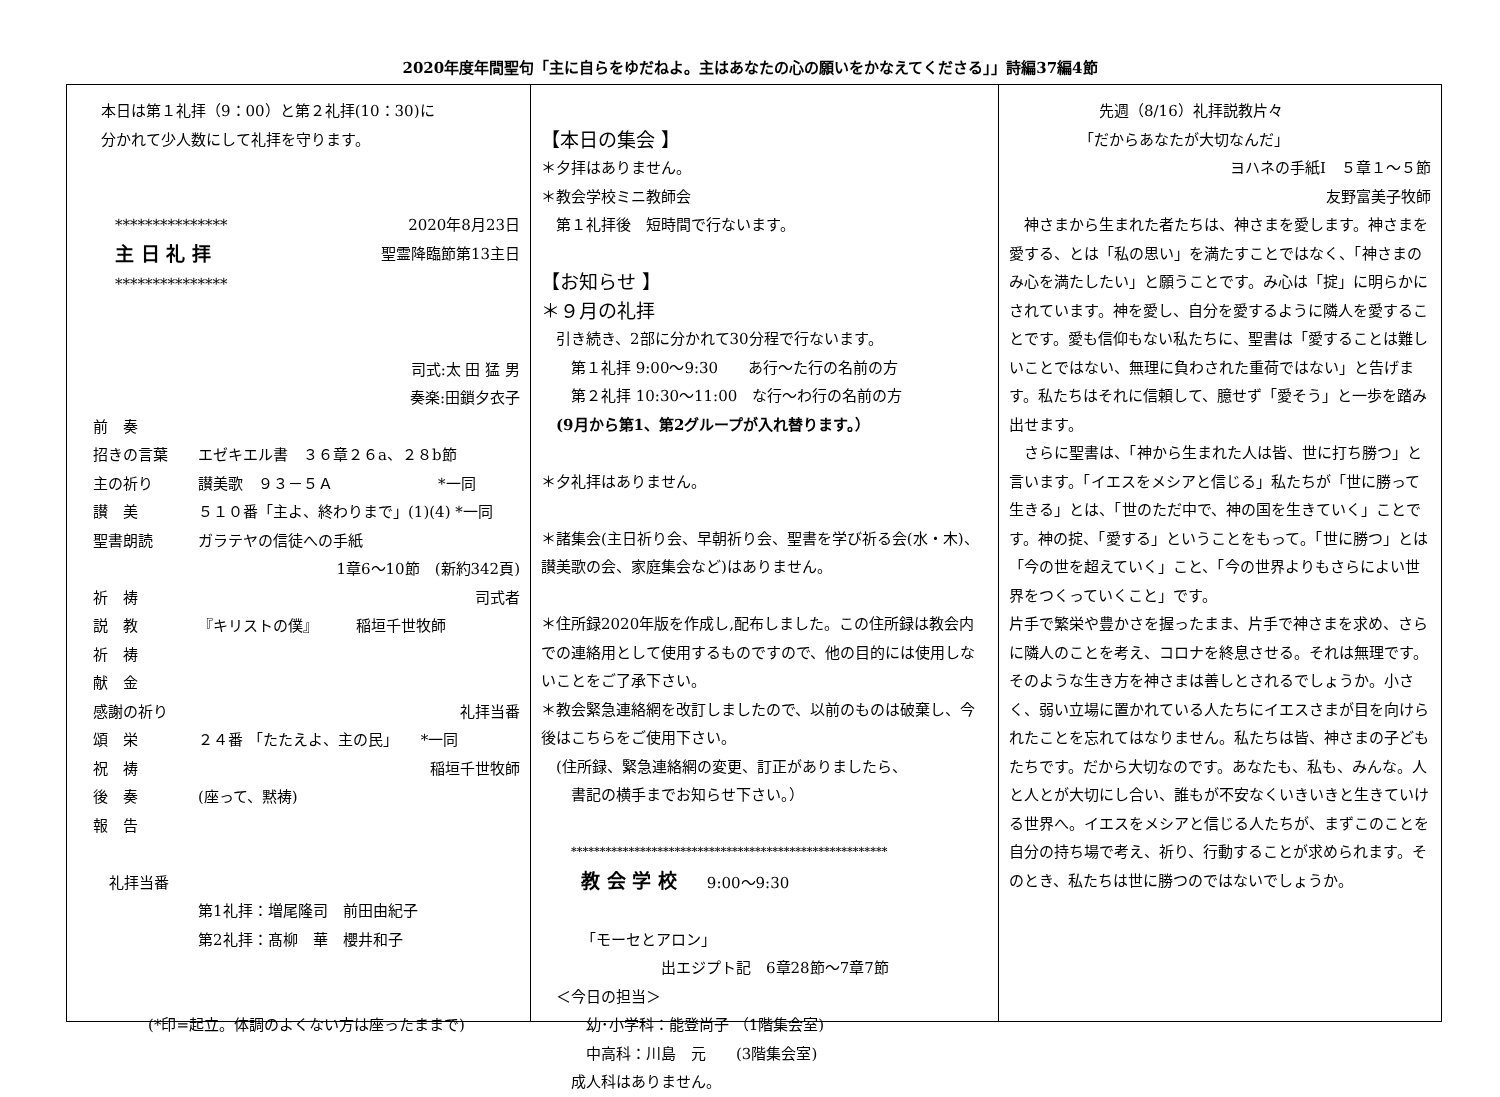2020年度年間聖句「主に自らをゆだねよ。主はあなたの心の願いをかなえてくださる」」詩編37編4節
本日は第１礼拝（9：00）と第２礼拝(10：30)に
分かれて少人数にして礼拝を守ります。
***************
主 日 礼 拝
***************
2020年8月23日
聖霊降臨節第13主日
司式:太 田 猛 男
奏楽:田鎖夕衣子
前　奏
招きの言葉 エゼキエル書　３６章２６a、２８b節
主の祈り 讃美歌　９３－５Ａ　　　　　　　*一同
讃　美 ５１０番「主よ、終わりまで」(1)(4) *一同
聖書朗読 ガラテヤの信徒への手紙
1章6～10節　(新約342頁)
祈　祷 司式者
説　教 『キリストの僕』　　　稲垣千世牧師
祈　祷
献　金
感謝の祈り 礼拝当番
頌　栄 ２４番 「たたえよ、主の民」　　*一同
祝　祷 稲垣千世牧師
後　奏 (座って、黙祷)
報　告
礼拝当番
第1礼拝：増尾隆司　前田由紀子
第2礼拝：髙柳　華　櫻井和子
(*印=起立。体調のよくない方は座ったままで)
【本日の集会 】
＊夕拝はありません。
＊教会学校ミニ教師会
　第１礼拝後　短時間で行ないます。
【お知らせ 】
＊９月の礼拝
　引き続き、2部に分かれて30分程で行ないます。
　　第１礼拝 9:00～9:30　　あ行～た行の名前の方
　　第２礼拝 10:30～11:00　な行～わ行の名前の方
　(9月から第1、第2グループが入れ替ります。）
＊夕礼拝はありません。
＊諸集会(主日祈り会、早朝祈り会、聖書を学び祈る会(水・木)、讃美歌の会、家庭集会など)はありません。
＊住所録2020年版を作成し,配布しました。この住所録は教会内での連絡用として使用するものですので、他の目的には使用しないことをご了承下さい。
＊教会緊急連絡網を改訂しましたので、以前のものは破棄し、今後はこちらをご使用下さい。
　(住所録、緊急連絡網の変更、訂正がありましたら、
　　書記の横手までお知らせ下さい。）
*******************************************************
教 会 学 校　　9:00～9:30
「モーセとアロン」
出エジプト記　6章28節～7章7節
　＜今日の担当＞
　　　幼･小学科：能登尚子 （1階集会室)
　　　中高科：川島　元　　(3階集会室)
　　成人科はありません。
先週（8/16）礼拝説教片々
「だからあなたが大切なんだ」
ヨハネの手紙Ⅰ　５章１～５節
友野富美子牧師
　神さまから生まれた者たちは、神さまを愛します。神さまを愛する、とは「私の思い」を満たすことではなく、「神さまのみ心を満たしたい」と願うことです。み心は「掟」に明らかにされています。神を愛し、自分を愛するように隣人を愛することです。愛も信仰もない私たちに、聖書は「愛することは難しいことではない、無理に負わされた重荷ではない」と告げます。私たちはそれに信頼して、臆せず「愛そう」と一歩を踏み出せます。
　さらに聖書は、「神から生まれた人は皆、世に打ち勝つ」と言います。「イエスをメシアと信じる」私たちが「世に勝って生きる」とは、「世のただ中で、神の国を生きていく」ことです。神の掟、「愛する」ということをもって。「世に勝つ」とは「今の世を超えていく」こと、「今の世界よりもさらによい世界をつくっていくこと」です。
片手で繁栄や豊かさを握ったまま、片手で神さまを求め、さらに隣人のことを考え、コロナを終息させる。それは無理です。そのような生き方を神さまは善しとされるでしょうか。小さく、弱い立場に置かれている人たちにイエスさまが目を向けられたことを忘れてはなりません。私たちは皆、神さまの子どもたちです。だから大切なのです。あなたも、私も、みんな。人と人とが大切にし合い、誰もが不安なくいきいきと生きていける世界へ。イエスをメシアと信じる人たちが、まずこのことを自分の持ち場で考え、祈り、行動することが求められます。そのとき、私たちは世に勝つのではないでしょうか。